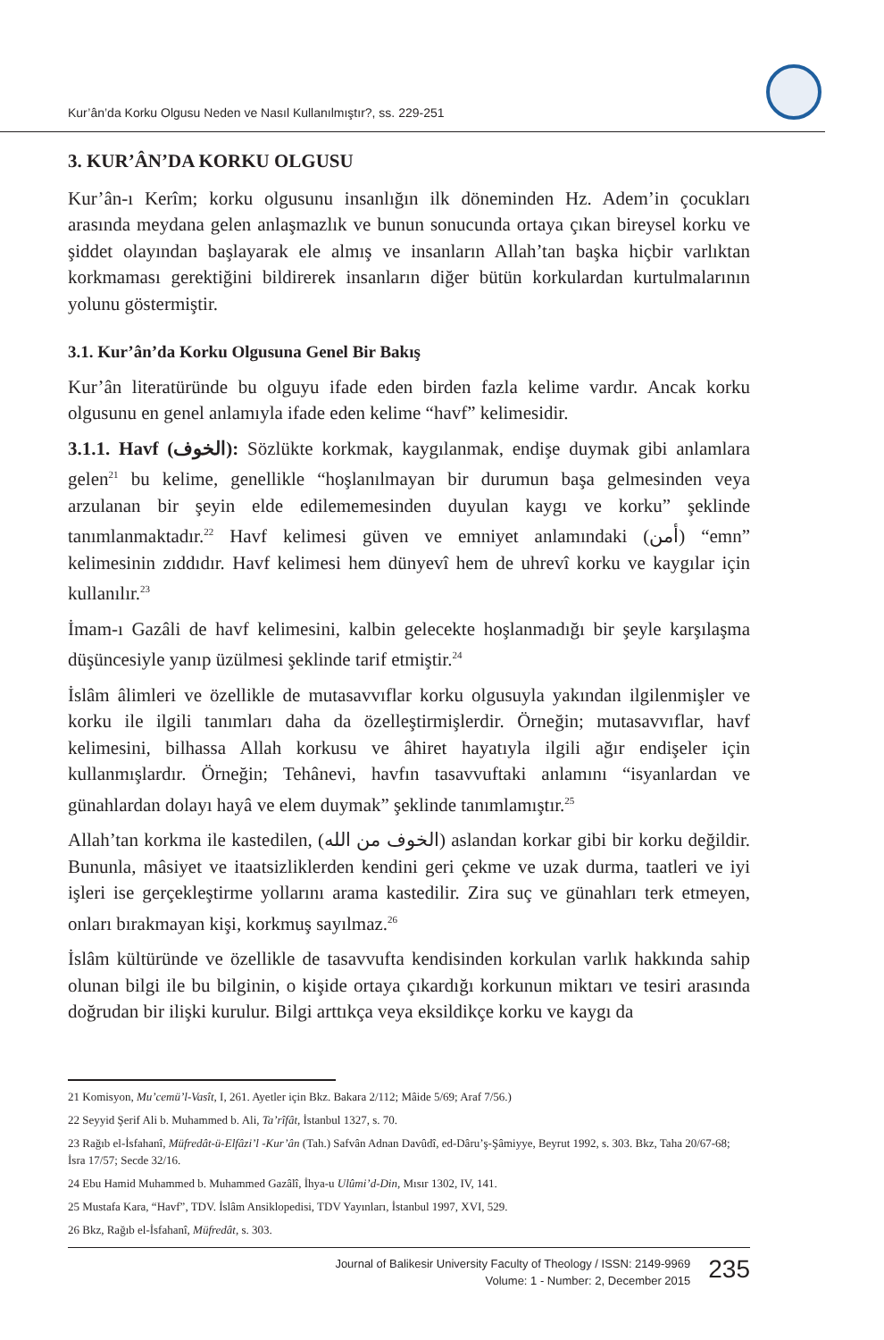Kur’ân’da Korku Olgusu Neden ve Nasıl Kullanılmıştır?, ss. 229-251
3. KUR’ÂN’DA KORKU OLGUSU
Kur’ân-ı Kerîm; korku olgusunu insanlığın ilk döneminden Hz. Adem’in çocukları arasında meydana gelen anlaşmazlık ve bunun sonucunda ortaya çıkan bireysel korku ve şiddet olayından başlayarak ele almış ve insanların Allah’tan başka hiçbir varlıktan korkmaması gerektiğini bildirerek insanların diğer bütün korkulardan kurtulmalarının yolunu göstermiştir.
3.1. Kur’ân’da Korku Olgusuna Genel Bir Bakış
Kur’ân literatüründe bu olguyu ifade eden birden fazla kelime vardır. Ancak korku olgusunu en genel anlamıyla ifade eden kelime “havf” kelimesidir.
3.1.1. Havf (الخوف): Sözlükte korkmak, kaygılanmak, endişe duymak gibi anlamlara gelen<sup>21</sup> bu kelime, genellikle “hoşlanılmayan bir durumun başa gelmesinden veya arzulanan bir şeyin elde edilememesinden duyulan kaygı ve korku” şeklinde tanımlanmaktadır.<sup>22</sup> Havf kelimesi güven ve emniyet anlamındaki (أمن) “emn” kelimesinin zıddıdır. Havf kelimesi hem dünyevî hem de uhrevî korku ve kaygılar için kullanılır.<sup>23</sup>
İmam-ı Gazâli de havf kelimesini, kalbin gelecekte hoşlanmadığı bir şeyle karşılaşma düşüncesiyle yanıp üzülmesi şeklinde tarif etmiştir.<sup>24</sup>
İslâm âlimleri ve özellikle de mutasavvıflar korku olgusuyla yakından ilgilenmişler ve korku ile ilgili tanımları daha da özelleştirmişlerdir. Örneğin; mutasavvıflar, havf kelimesini, bilhassa Allah korkusu ve âhiret hayatıyla ilgili ağır endişeler için kullanmışlardır. Örneğin; Tehânevi, havfın tasavvuftaki anlamını “isyanlardan ve günahlardan dolayı hayâ ve elem duymak” şeklinde tanımlamıştır.<sup>25</sup>
Allah’tan korkma ile kastedilen, (الخوف من الله) aslandan korkar gibi bir korku değildir. Bununla, mâsiyet ve itaatsizliklerden kendini geri çekme ve uzak durma, taatleri ve iyi işleri ise gerçekleştirme yollarını arama kastedilir. Zira suç ve günahları terk etmeyen, onları bırakmayan kişi, korkmuş sayılmaz.<sup>26</sup>
İslâm kültüründe ve özellikle de tasavvufta kendisinden korkulan varlık hakkında sahip olunan bilgi ile bu bilginin, o kişide ortaya çıkardığı korkunun miktarı ve tesiri arasında doğrudan bir ilişki kurulur. Bilgi arttıkça veya eksildikçe korku ve kaygı da
21 Komisyon, Mu’cemü’l-Vasît, I, 261. Ayetler için Bkz. Bakara 2/112; Mâide 5/69; Araf 7/56.)
22 Seyyid Şerif Ali b. Muhammed b. Ali, Ta’rîfât, İstanbul 1327, s. 70.
23 Rağıb el-İsfahanî, Müfredât-ü-Elfâzi’l -Kur’ân (Tah.) Safvân Adnan Davûdî, ed-Dâru’ş-Şâmiyye, Beyrut 1992, s. 303. Bkz, Taha 20/67-68; İsra 17/57; Secde 32/16.
24 Ebu Hamid Muhammed b. Muhammed Gazâlî, İhya-u Ulûmi’d-Din, Mısır 1302, IV, 141.
25 Mustafa Kara, “Havf”, TDV. İslâm Ansiklopedisi, TDV Yayınları, İstanbul 1997, XVI, 529.
26 Bkz, Rağıb el-İsfahanî, Müfredât, s. 303.
Journal of Balikesir University Faculty of Theology / ISSN: 2149-9969
Volume: 1 - Number: 2, December 2015
235